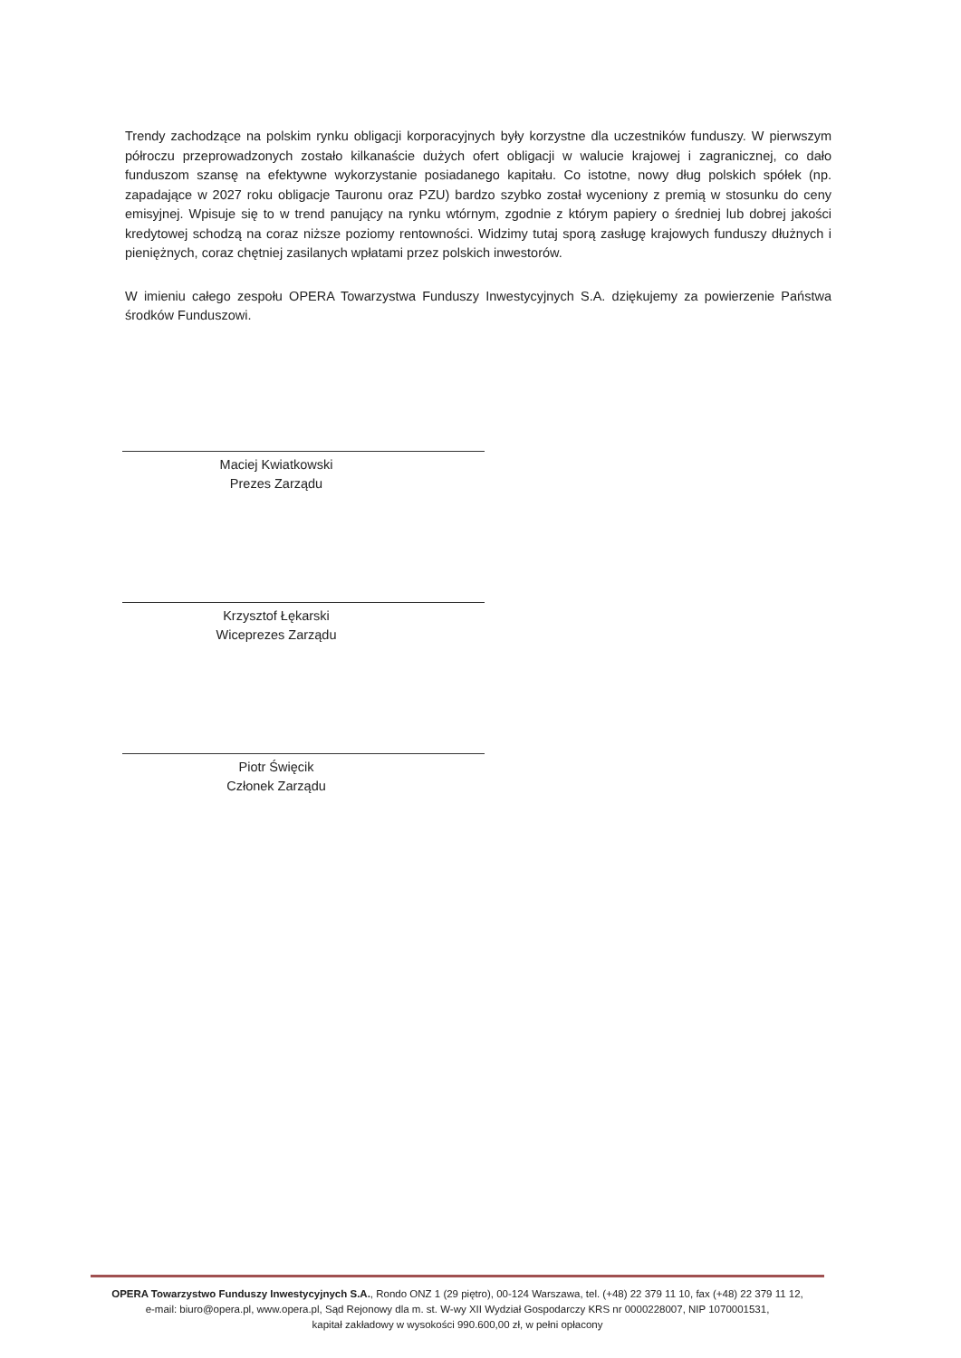Trendy zachodzące na polskim rynku obligacji korporacyjnych były korzystne dla uczestników funduszy. W pierwszym półroczu przeprowadzonych zostało kilkanaście dużych ofert obligacji w walucie krajowej i zagranicznej, co dało funduszom szansę na efektywne wykorzystanie posiadanego kapitału. Co istotne, nowy dług polskich spółek (np. zapadające w 2027 roku obligacje Tauronu oraz PZU) bardzo szybko został wyceniony z premią w stosunku do ceny emisyjnej. Wpisuje się to w trend panujący na rynku wtórnym, zgodnie z którym papiery o średniej lub dobrej jakości kredytowej schodzą na coraz niższe poziomy rentowności. Widzimy tutaj sporą zasługę krajowych funduszy dłużnych i pieniężnych, coraz chętniej zasilanych wpłatami przez polskich inwestorów.
W imieniu całego zespołu OPERA Towarzystwa Funduszy Inwestycyjnych S.A. dziękujemy za powierzenie Państwa środków Funduszowi.
Maciej Kwiatkowski
Prezes Zarządu
Krzysztof Łękarski
Wiceprezes Zarządu
Piotr Święcik
Członek Zarządu
OPERA Towarzystwo Funduszy Inwestycyjnych S.A., Rondo ONZ 1 (29 piętro), 00-124 Warszawa, tel. (+48) 22 379 11 10, fax (+48) 22 379 11 12,
e-mail: biuro@opera.pl, www.opera.pl, Sąd Rejonowy dla m. st. W-wy XII Wydział Gospodarczy KRS nr 0000228007, NIP 1070001531,
kapitał zakładowy w wysokości 990.600,00 zł, w pełni opłacony